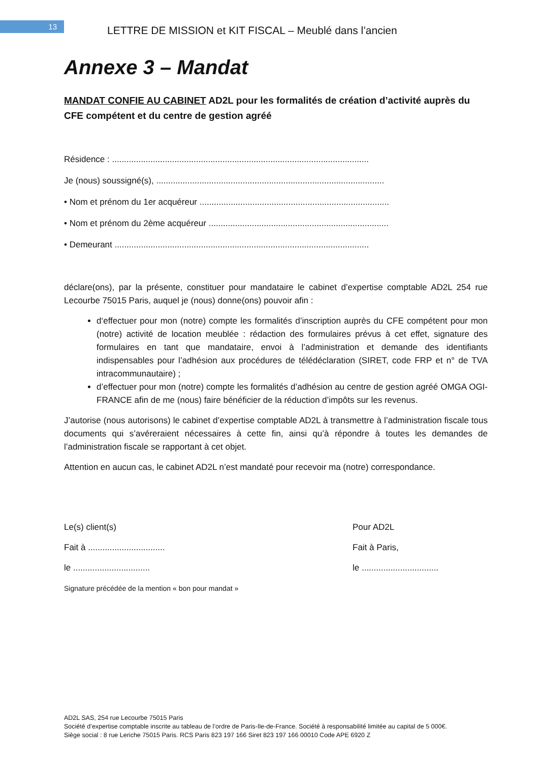13
LETTRE DE MISSION et KIT FISCAL – Meublé dans l’ancien
Annexe 3 – Mandat
MANDAT CONFIE AU CABINET AD2L pour les formalités de création d’activité auprès du CFE compétent et du centre de gestion agréé
Résidence : ...........................................................................................................
Je (nous) soussigné(s), ...............................................................................................
• Nom et prénom du 1er acquéreur ...............................................................................
• Nom et prénom du 2ème acquéreur ...........................................................................
• Demeurant ..........................................................................................................
déclare(ons), par la présente, constituer pour mandataire le cabinet d’expertise comptable AD2L 254 rue Lecourbe 75015 Paris, auquel je (nous) donne(ons) pouvoir afin :
d‘effectuer pour mon (notre) compte les formalités d’inscription auprès du CFE compétent pour mon (notre) activité de location meublée : rédaction des formulaires prévus à cet effet, signature des formulaires en tant que mandataire, envoi à l’administration et demande des identifiants indispensables pour l’adhésion aux procédures de télédéclaration (SIRET, code FRP et n° de TVA intracommunautaire) ;
d’effectuer pour mon (notre) compte les formalités d’adhésion au centre de gestion agréé OMGA OGI-FRANCE afin de me (nous) faire bénéficier de la réduction d’impôts sur les revenus.
J’autorise (nous autorisons) le cabinet d’expertise comptable AD2L à transmettre à l’administration fiscale tous documents qui s’avéreraient nécessaires à cette fin, ainsi qu’à répondre à toutes les demandes de l’administration fiscale se rapportant à cet objet.
Attention en aucun cas, le cabinet AD2L n’est mandaté pour recevoir ma (notre) correspondance.
Le(s) client(s)
Fait à ................................
le ................................
Signature précédée de la mention « bon pour mandat »
Pour AD2L
Fait à Paris,
le ................................
AD2L SAS, 254 rue Lecourbe 75015 Paris
Société d’expertise comptable inscrite au tableau de l’ordre de Paris-Ile-de-France. Société à responsabilité limitée au capital de 5 000€.
Siège social : 8 rue Leriche 75015 Paris. RCS Paris 823 197 166 Siret 823 197 166 00010 Code APE 6920 Z